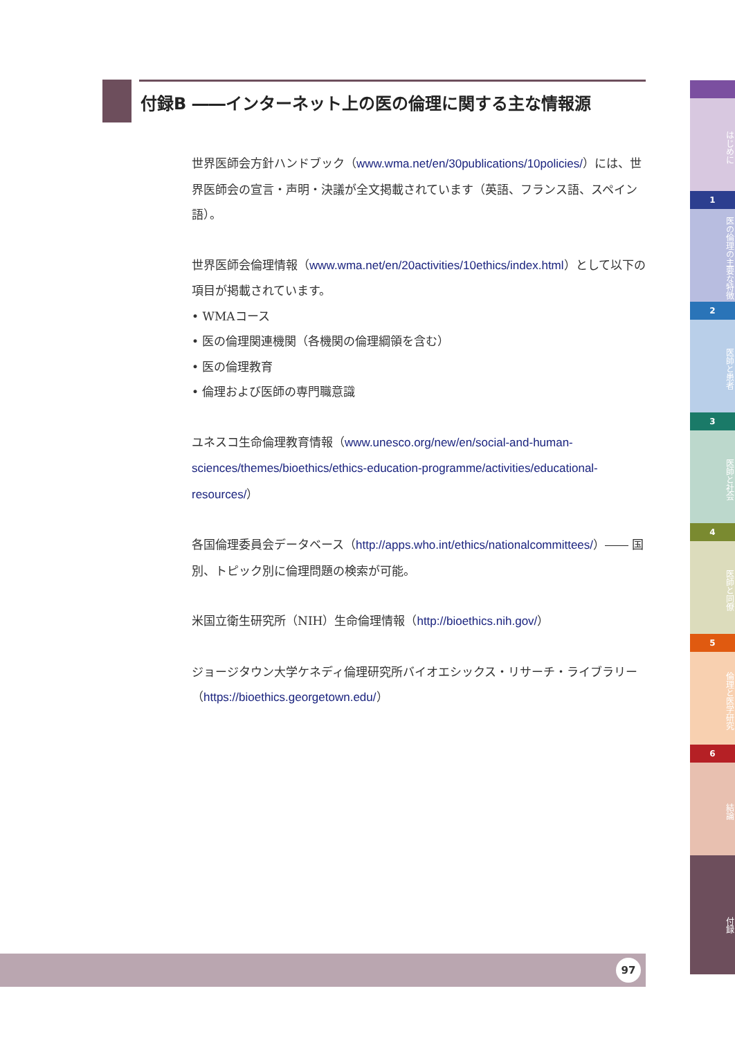付録B ――インターネット上の医の倫理に関する主な情報源
世界医師会方針ハンドブック（www.wma.net/en/30publications/10policies/）には、世界医師会の宣言・声明・決議が全文掲載されています（英語、フランス語、スペイン語）。
世界医師会倫理情報（www.wma.net/en/20activities/10ethics/index.html）として以下の項目が掲載されています。
• WMAコース
• 医の倫理関連機関（各機関の倫理綱領を含む）
• 医の倫理教育
• 倫理および医師の専門職意識
ユネスコ生命倫理教育情報（www.unesco.org/new/en/social-and-human-sciences/themes/bioethics/ethics-education-programme/activities/educational-resources/）
各国倫理委員会データベース（http://apps.who.int/ethics/nationalcommittees/）―― 国別、トピック別に倫理問題の検索が可能。
米国立衛生研究所（NIH）生命倫理情報（http://bioethics.nih.gov/）
ジョージタウン大学ケネディ倫理研究所バイオエシックス・リサーチ・ライブラリー（https://bioethics.georgetown.edu/）
はじめに
1
医の倫理の主要な特徴
2
医師と患者
3
医師と社会
4
医師と同僚
5
倫理と医学研究
6
結論
付録
97